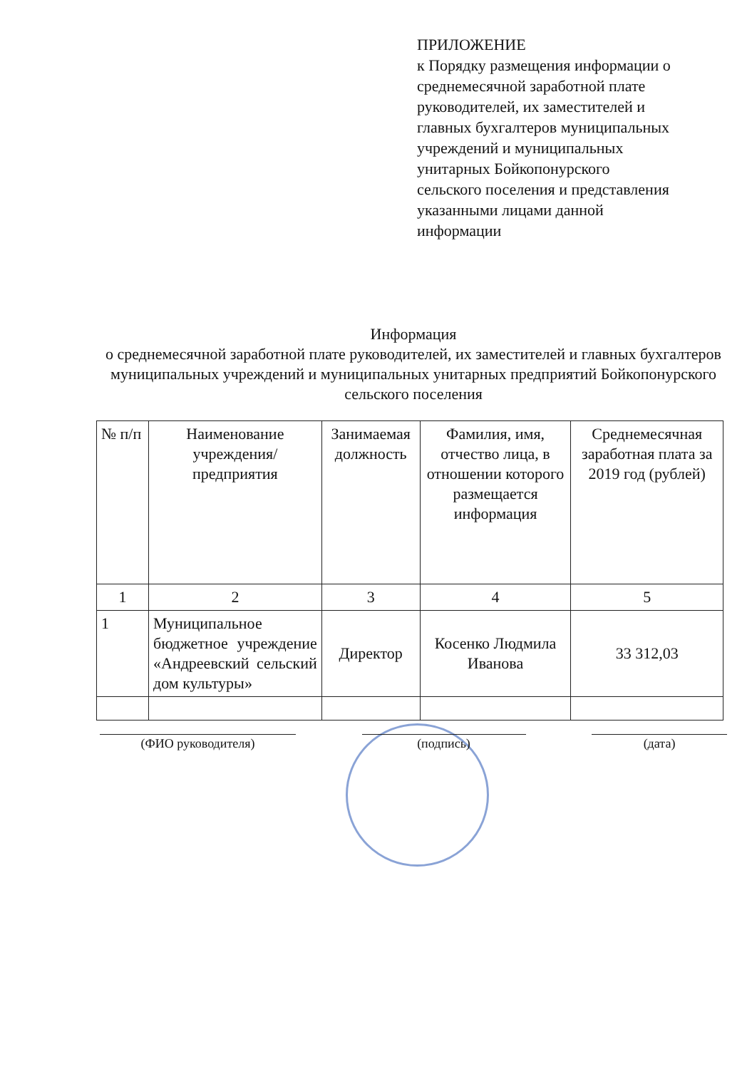ПРИЛОЖЕНИЕ
к Порядку размещения информации о среднемесячной заработной плате руководителей, их заместителей и главных бухгалтеров муниципальных учреждений и муниципальных унитарных Бойкопонурского сельского поселения и представления указанными лицами данной информации
Информация
о среднемесячной заработной плате руководителей, их заместителей и главных бухгалтеров муниципальных учреждений и муниципальных унитарных предприятий Бойкопонурского сельского поселения
| № п/п | Наименование учреждения/предприятия | Занимаемая должность | Фамилия, имя, отчество лица, в отношении которого размещается информация | Среднемесячная заработная плата за 2019 год (рублей) |
| --- | --- | --- | --- | --- |
| 1 | 2 | 3 | 4 | 5 |
| 1 | Муниципальное бюджетное учреждение «Андреевский сельский дом культуры» | Директор | Косенко Людмила Иванова | 33 312,03 |
(ФИО руководителя) (подпись) (дата)